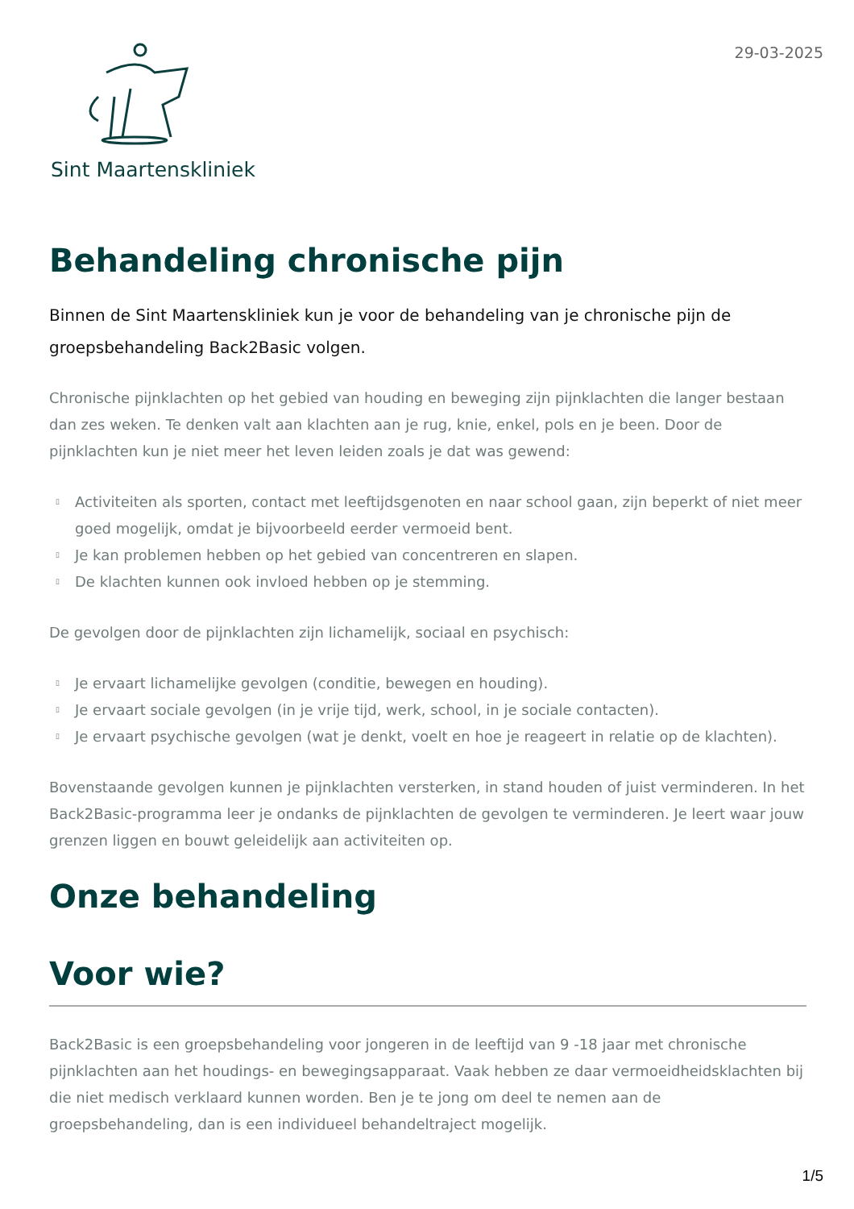Sint Maartenskliniek
29-03-2025
Behandeling chronische pijn
Binnen de Sint Maartenskliniek kun je voor de behandeling van je chronische pijn de groepsbehandeling Back2Basic volgen.
Chronische pijnklachten op het gebied van houding en beweging zijn pijnklachten die langer bestaan dan zes weken. Te denken valt aan klachten aan je rug, knie, enkel, pols en je been. Door de pijnklachten kun je niet meer het leven leiden zoals je dat was gewend:
▯ Activiteiten als sporten, contact met leeftijdsgenoten en naar school gaan, zijn beperkt of niet meer goed mogelijk, omdat je bijvoorbeeld eerder vermoeid bent.
▯ Je kan problemen hebben op het gebied van concentreren en slapen.
▯ De klachten kunnen ook invloed hebben op je stemming.
De gevolgen door de pijnklachten zijn lichamelijk, sociaal en psychisch:
▯ Je ervaart lichamelijke gevolgen (conditie, bewegen en houding).
▯ Je ervaart sociale gevolgen (in je vrije tijd, werk, school, in je sociale contacten).
▯ Je ervaart psychische gevolgen (wat je denkt, voelt en hoe je reageert in relatie op de klachten).
Bovenstaande gevolgen kunnen je pijnklachten versterken, in stand houden of juist verminderen. In het Back2Basic-programma leer je ondanks de pijnklachten de gevolgen te verminderen. Je leert waar jouw grenzen liggen en bouwt geleidelijk aan activiteiten op.
Onze behandeling
Voor wie?
Back2Basic is een groepsbehandeling voor jongeren in de leeftijd van 9 -18 jaar met chronische pijnklachten aan het houdings- en bewegingsapparaat. Vaak hebben ze daar vermoeidheidsklachten bij die niet medisch verklaard kunnen worden. Ben je te jong om deel te nemen aan de groepsbehandeling, dan is een individueel behandeltraject mogelijk.
1/5